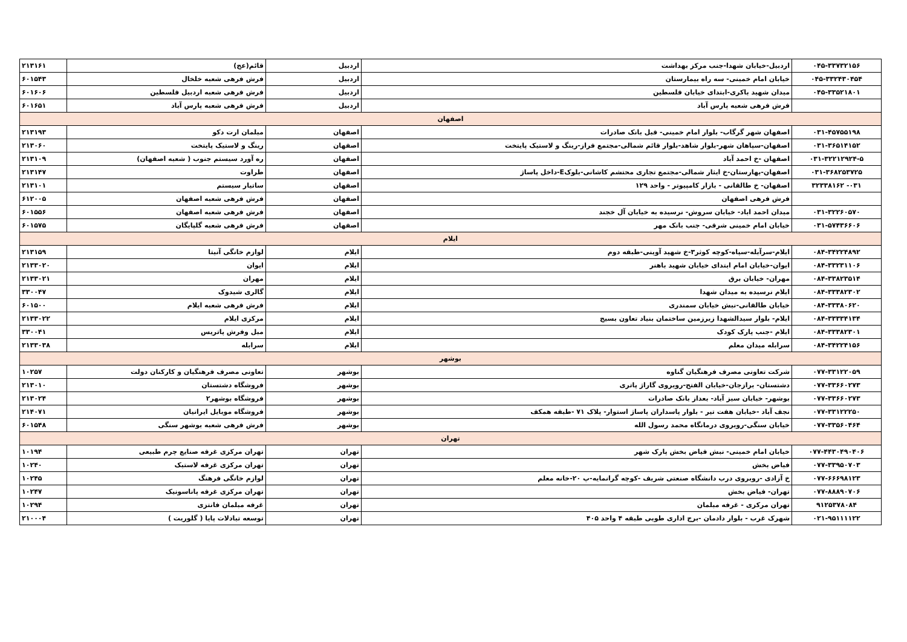| ۰۴۵-۳۳۷۳۲۱۵۶ | اردبیل-خیابان شهدا-جنب مرکز بهداشت | اردبیل | قائم(عج) | ۲۱۳۱۶۱ |
| ۰۴۵-۳۳۲۴۳۰۴۵۴ | خیابان امام خمینی- سه راه بیمارستان | اردبیل | فرش فرهی شعبه خلخال | ۶۰۱۵۴۳ |
| ۰۴۵-۳۳۵۲۱۸۰۱ | میدان شهید باکری-ابتدای خیابان فلسطین | اردبیل | فرش فرهی شعبه اردبیل فلسطین | ۶۰۱۶۰۶ |
| | فرش فرهی شعبه پارس آباد | اردبیل | فرش فرهی شعبه پارس آباد | ۶۰۱۶۵۱ |
| اصفهان | | | | |
| ۰۳۱-۴۵۷۵۵۱۹۸ | اصفهان شهر گرگاب- بلوار امام خمینی- قبل بانک صادرات | اصفهان | مبلمان ارت دکو | ۲۱۳۱۹۳ |
| ۰۳۱-۳۶۵۱۴۱۵۲ | اصفهان-سپاهان شهر-بلوار شاهد-بلوار قائم شمالی-مجتمع فراز-رینگ و لاستیک پایتخت | اصفهان | رینگ و لاستیک پایتخت | ۲۱۳۰۶۰ |
| ۰۳۱-۳۲۲۱۲۹۲۴-۵ | اصفهان -خ احمد آباد | اصفهان | ره آورد سیستم جنوب ( شعبه اصفهان) | ۲۱۳۱۰۹ |
| ۰۳۱-۳۶۸۲۵۳۷۲۵ | اصفهان-بهارستان-خ ایثار شمالی-مجتمع تجاری محتشم کاشانی-بلوکE-داخل پاساژ | اصفهان | طراوت | ۲۱۳۱۴۷ |
| ۰۳۱- ۳۲۳۳۸۱۶۲ | اصفهان- خ طالقانی - بازار کامپیوتر - واحد ۱۲۹ | اصفهان | ساتیار سیستم | ۲۱۳۱۰۱ |
| | فرش فرهی اصفهان | اصفهان | فرش فرهی شعبه اصفهان | ۶۱۲۰۰۵ |
| ۰۳۱-۳۲۲۶۰۵۷۰ | میدان احمد اباد- خیابان سروش- نرسیده به خیابان آل خجند | اصفهان | فرش فرهی شعبه اصفهان | ۶۰۱۵۵۶ |
| ۰۳۱-۵۷۴۳۶۶۰۶ | خیابان امام خمینی شرقی- جنب بانک مهر | اصفهان | فرش فرهی شعبه گلپایگان | ۶۰۱۵۷۵ |
| ایلام | | | | |
| ۰۸۴-۳۴۲۲۴۸۹۲ | ایلام-سرآبله-سپاه-کوچه کوثر۳-خ شهید آوینی-طبقه دوم | ایلام | لوازم خانگی آنیتا | ۲۱۳۱۵۹ |
| ۰۸۴-۳۳۲۳۱۱۰۶ | ایوان-خیابان امام ابتدای خیابان شهید باهنر | ایلام | ایوان | ۲۱۳۳۰۲۰ |
| ۰۸۴-۳۳۸۲۳۵۱۴ | مهران- خیابان برق | ایلام | مهران | ۲۱۳۳۰۲۱ |
| ۰۸۴-۳۳۳۸۲۳۰۲ | ایلام نرسیده به میدان شهدا | ایلام | گالری شیدوک | ۳۳۰۰۴۷ |
| ۰۸۴-۳۳۳۸۰۶۲۰ | خیابان طالقانی-نبش خیابان سمندری | ایلام | فرش فرهی شعبه ایلام | ۶۰۱۵۰۰ |
| ۰۸۴-۳۳۳۳۴۱۳۴ | ایلام- بلوار سیدالشهدا زیرزمین ساختمان بنیاد تعاون بسیج | ایلام | مرکزی ایلام | ۲۱۳۳۰۲۲ |
| ۰۸۴-۳۳۳۸۲۳۰۱ | ایلام -جنب پارک کودک | ایلام | مبل وفرش پاتریس | ۳۳۰۰۴۱ |
| ۰۸۴-۳۴۲۲۴۱۵۶ | سرابله میدان معلم | ایلام | سرابله | ۲۱۳۳۰۳۸ |
| بوشهر | | | | |
| ۰۷۷-۳۳۱۲۲۰۵۹ | شرکت تعاونی مصرف فرهنگیان گناوه | بوشهر | تعاونی مصرف فرهنگیان و کارکنان دولت | ۱۰۲۵۷ |
| ۰۷۷-۳۳۶۶۰۲۷۳ | دشتستان- برازجان-خیابان الفتح-روبروی گاراژ پاتری | بوشهر | فروشگاه دشتستان | ۲۱۳۰۱۰ |
| ۰۷۷-۳۳۶۶۰۲۷۳ | بوشهر- خیابان سبز آباد- بعداز بانک صادرات | بوشهر | فروشگاه بوشهر۲ | ۲۱۳۰۲۴ |
| ۰۷۷-۳۳۱۲۲۲۵۰ | نجف آباد -خیابان هفت تیر - بلوار پاسداران پاساژ استوار- پلاک ۷۱ -طبقه همکف | بوشهر | فروشگاه موبایل ایرانیان | ۲۱۴۰۷۱ |
| ۰۷۷-۳۳۵۶۰۴۶۴ | خیابان سنگی-روبروی درمانگاه محمد رسول الله | بوشهر | فرش فرهی شعبه بوشهر سنگی | ۶۰۱۵۴۸ |
| تهران | | | | |
| ۰۷۷-۴۴۳۰۴۹۰۴۰۶ | خیابان امام خمینی- نبش فیاض بخش پارک شهر | تهران | تهران مرکزی غرفه صنایع چرم طبیعی | ۱۰۱۹۴ |
| ۰۷۷-۳۳۹۵۰۷۰۳ | فیاض بخش | تهران | تهران مرکزی غرفه لاستیک | ۱۰۲۴۰ |
| ۰۷۷-۶۶۶۹۸۱۲۳ | خ آزادی -روبروی درب دانشگاه صنعتی شریف -کوچه گرانمایه-پ ۲۰-خانه معلم | تهران | لوازم خانگی فرهنگ | ۱۰۲۴۵ |
| ۰۷۷-۸۸۸۹۰۷۰۶ | تهران- فیاض بخش | تهران | تهران مرکزی غرفه پاناسونیک | ۱۰۲۴۷ |
| ۹۱۲۵۳۷۸۰۸۴ | تهران مرکزی - غرفه مبلمان | تهران | غرفه مبلمان فانتزی | ۱۰۲۹۴ |
| ۰۲۱-۹۵۱۱۱۱۲۲ | شهرک غرب - بلوار دادمان -برج اداری طوبی طبقه ۴ واحد ۴۰۵ | تهران | توسعه تبادلات پایا ( گلوریت ) | ۲۱۰۰۰۴ |